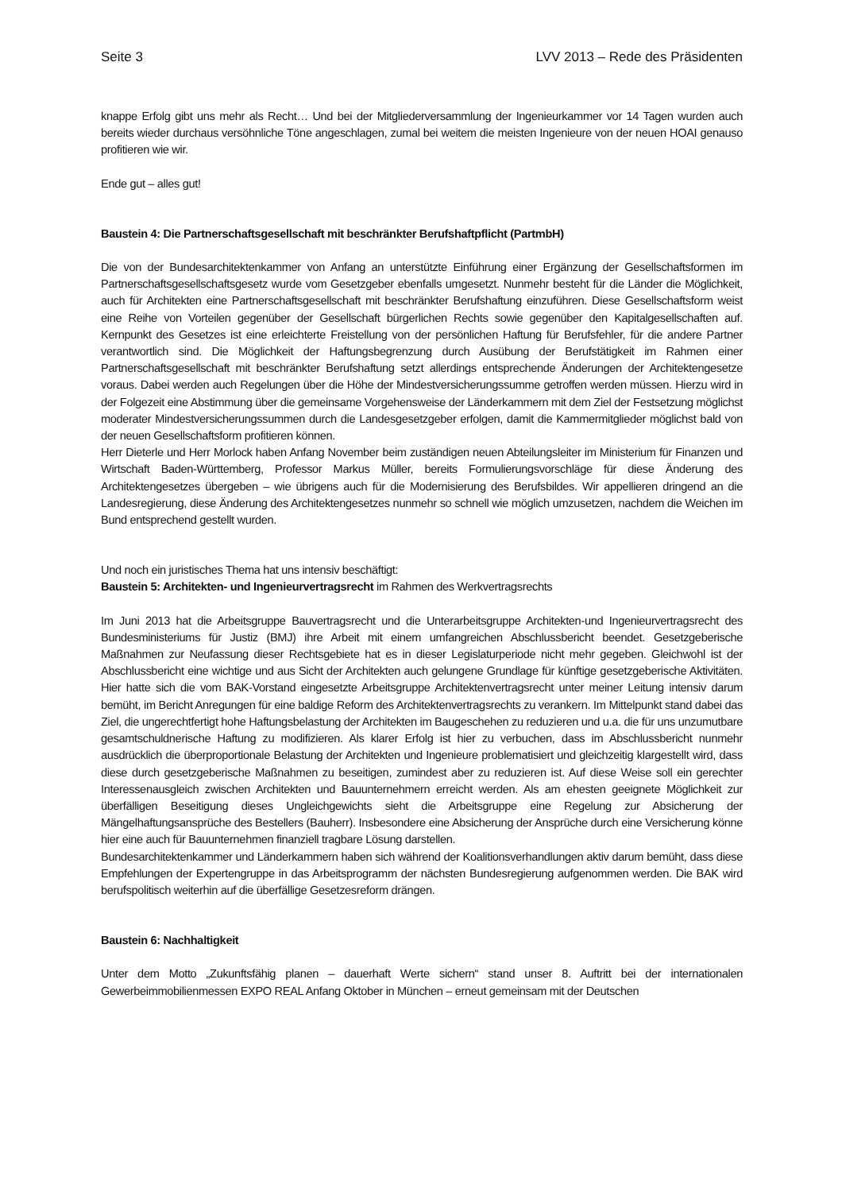Seite 3 LVV 2013 – Rede des Präsidenten
knappe Erfolg gibt uns mehr als Recht… Und bei der Mitgliederversammlung der Ingenieurkammer vor 14 Tagen wurden auch bereits wieder durchaus versöhnliche Töne angeschlagen, zumal bei weitem die meisten Ingenieure von der neuen HOAI genauso profitieren wie wir.
Ende gut – alles gut!
Baustein 4: Die Partnerschaftsgesellschaft mit beschränkter Berufshaftpflicht (PartmbH)
Die von der Bundesarchitektenkammer von Anfang an unterstützte Einführung einer Ergänzung der Gesellschaftsformen im Partnerschaftsgesellschaftsgesetz wurde vom Gesetzgeber ebenfalls umgesetzt. Nunmehr besteht für die Länder die Möglichkeit, auch für Architekten eine Partnerschaftsgesellschaft mit beschränkter Berufshaftung einzuführen. Diese Gesellschaftsform weist eine Reihe von Vorteilen gegenüber der Gesellschaft bürgerlichen Rechts sowie gegenüber den Kapitalgesellschaften auf. Kernpunkt des Gesetzes ist eine erleichterte Freistellung von der persönlichen Haftung für Berufsfehler, für die andere Partner verantwortlich sind. Die Möglichkeit der Haftungsbegrenzung durch Ausübung der Berufstätigkeit im Rahmen einer Partnerschaftsgesellschaft mit beschränkter Berufshaftung setzt allerdings entsprechende Änderungen der Architektengesetze voraus. Dabei werden auch Regelungen über die Höhe der Mindestversicherungssumme getroffen werden müssen. Hierzu wird in der Folgezeit eine Abstimmung über die gemeinsame Vorgehensweise der Länderkammern mit dem Ziel der Festsetzung möglichst moderater Mindestversicherungssummen durch die Landesgesetzgeber erfolgen, damit die Kammermitglieder möglichst bald von der neuen Gesellschaftsform profitieren können.
Herr Dieterle und Herr Morlock haben Anfang November beim zuständigen neuen Abteilungsleiter im Ministerium für Finanzen und Wirtschaft Baden-Württemberg, Professor Markus Müller, bereits Formulierungsvorschläge für diese Änderung des Architektengesetzes übergeben – wie übrigens auch für die Modernisierung des Berufsbildes. Wir appellieren dringend an die Landesregierung, diese Änderung des Architektengesetzes nunmehr so schnell wie möglich umzusetzen, nachdem die Weichen im Bund entsprechend gestellt wurden.
Und noch ein juristisches Thema hat uns intensiv beschäftigt:
Baustein 5: Architekten- und Ingenieurvertragsrecht im Rahmen des Werkvertragsrechts
Im Juni 2013 hat die Arbeitsgruppe Bauvertragsrecht und die Unterarbeitsgruppe Architekten-und Ingenieurvertragsrecht des Bundesministeriums für Justiz (BMJ) ihre Arbeit mit einem umfangreichen Abschlussbericht beendet. Gesetzgeberische Maßnahmen zur Neufassung dieser Rechtsgebiete hat es in dieser Legislaturperiode nicht mehr gegeben. Gleichwohl ist der Abschlussbericht eine wichtige und aus Sicht der Architekten auch gelungene Grundlage für künftige gesetzgeberische Aktivitäten. Hier hatte sich die vom BAK-Vorstand eingesetzte Arbeitsgruppe Architektenvertragsrecht unter meiner Leitung intensiv darum bemüht, im Bericht Anregungen für eine baldige Reform des Architektenvertragsrechts zu verankern. Im Mittelpunkt stand dabei das Ziel, die ungerechtfertigt hohe Haftungsbelastung der Architekten im Baugeschehen zu reduzieren und u.a. die für uns unzumutbare gesamtschuldnerische Haftung zu modifizieren. Als klarer Erfolg ist hier zu verbuchen, dass im Abschlussbericht nunmehr ausdrücklich die überproportionale Belastung der Architekten und Ingenieure problematisiert und gleichzeitig klargestellt wird, dass diese durch gesetzgeberische Maßnahmen zu beseitigen, zumindest aber zu reduzieren ist. Auf diese Weise soll ein gerechter Interessenausgleich zwischen Architekten und Bauunternehmern erreicht werden. Als am ehesten geeignete Möglichkeit zur überfälligen Beseitigung dieses Ungleichgewichts sieht die Arbeitsgruppe eine Regelung zur Absicherung der Mängelhaftungsansprüche des Bestellers (Bauherr). Insbesondere eine Absicherung der Ansprüche durch eine Versicherung könne hier eine auch für Bauunternehmen finanziell tragbare Lösung darstellen.
Bundesarchitektenkammer und Länderkammern haben sich während der Koalitionsverhandlungen aktiv darum bemüht, dass diese Empfehlungen der Expertengruppe in das Arbeitsprogramm der nächsten Bundesregierung aufgenommen werden. Die BAK wird berufspolitisch weiterhin auf die überfällige Gesetzesreform drängen.
Baustein 6: Nachhaltigkeit
Unter dem Motto „Zukunftsfähig planen – dauerhaft Werte sichern“ stand unser 8. Auftritt bei der internationalen Gewerbeimmobilienmessen EXPO REAL Anfang Oktober in München – erneut gemeinsam mit der Deutschen